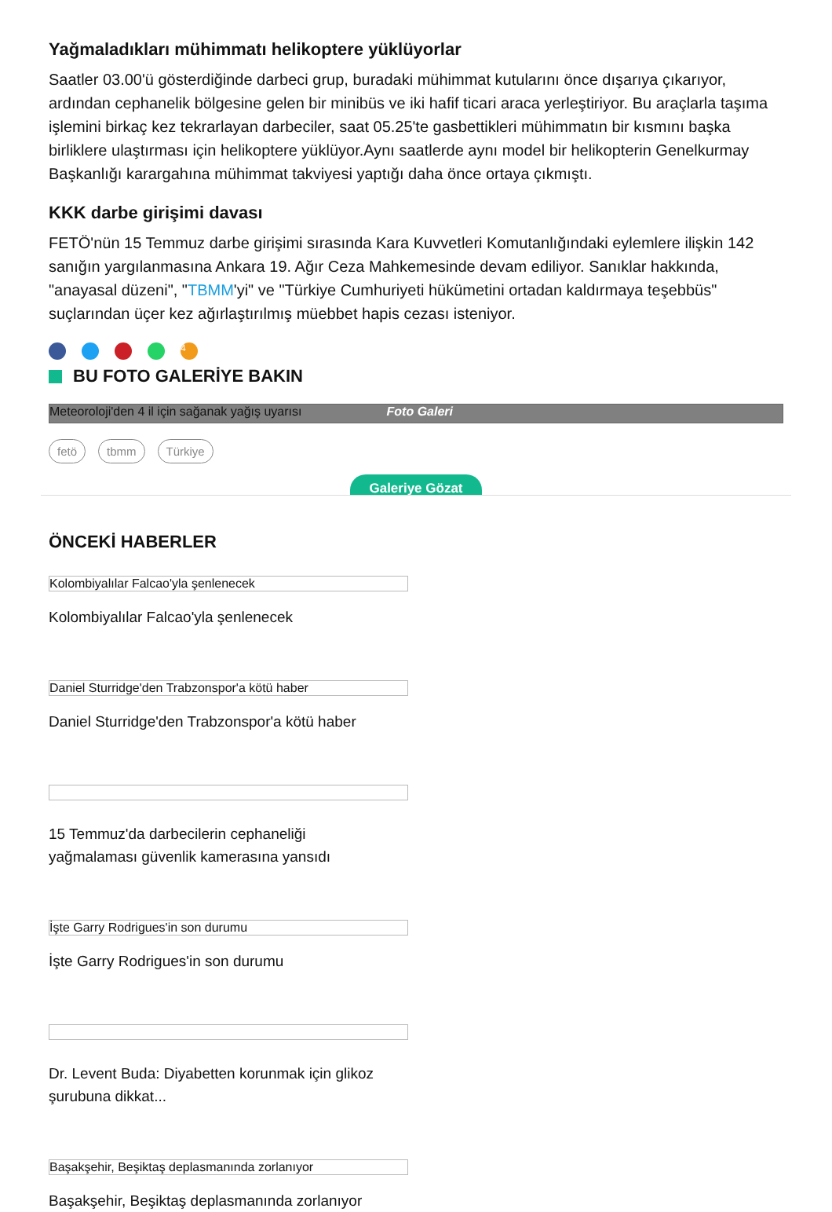Yağmaladıkları mühimmatı helikoptere yüklüyorlar
Saatler 03.00'ü gösterdiğinde darbeci grup, buradaki mühimmat kutularını önce dışarıya çıkarıyor, ardından cephanelik bölgesine gelen bir minibüs ve iki hafif ticari araca yerleştiriyor. Bu araçlarla taşıma işlemini birkaç kez tekrarlayan darbeciler, saat 05.25'te gasbettikleri mühimmatın bir kısmını başka birliklere ulaştırması için helikoptere yüklüyor.Aynı saatlerde aynı model bir helikopterin Genelkurmay Başkanlığı karargahına mühimmat takviyesi yaptığı daha önce ortaya çıkmıştı.
KKK darbe girişimi davası
FETÖ'nün 15 Temmuz darbe girişimi sırasında Kara Kuvvetleri Komutanlığındaki eylemlere ilişkin 142 sanığın yargılanmasına Ankara 19. Ağır Ceza Mahkemesinde devam ediliyor. Sanıklar hakkında, "anayasal düzeni", "TBMM'yi" ve "Türkiye Cumhuriyeti hükümetini ortadan kaldırmaya teşebbüs" suçlarından üçer kez ağırlaştırılmış müebbet hapis cezası isteniyor.
4
BU FOTO GALERİYE BAKIN
Meteoroloji'den 4 il için sağanak yağış uyarısı Foto Galeri
fetö tbmm Türkiye
Galeriye Gözat
ÖNCEKİ HABERLER
Kolombiyalılar Falcao'yla şenlenecek
Kolombiyalılar Falcao'yla şenlenecek
Daniel Sturridge'den Trabzonspor'a kötü haber
Daniel Sturridge'den Trabzonspor'a kötü haber
15 Temmuz'da darbecilerin cephaneliği yağmalaması güvenlik kamerasına yansıdı
İşte Garry Rodrigues'in son durumu
İşte Garry Rodrigues'in son durumu
Dr. Levent Buda: Diyabetten korunmak için glikoz şurubuna dikkat...
Başakşehir, Beşiktaş deplasmanında zorlanıyor
Başakşehir, Beşiktaş deplasmanında zorlanıyor